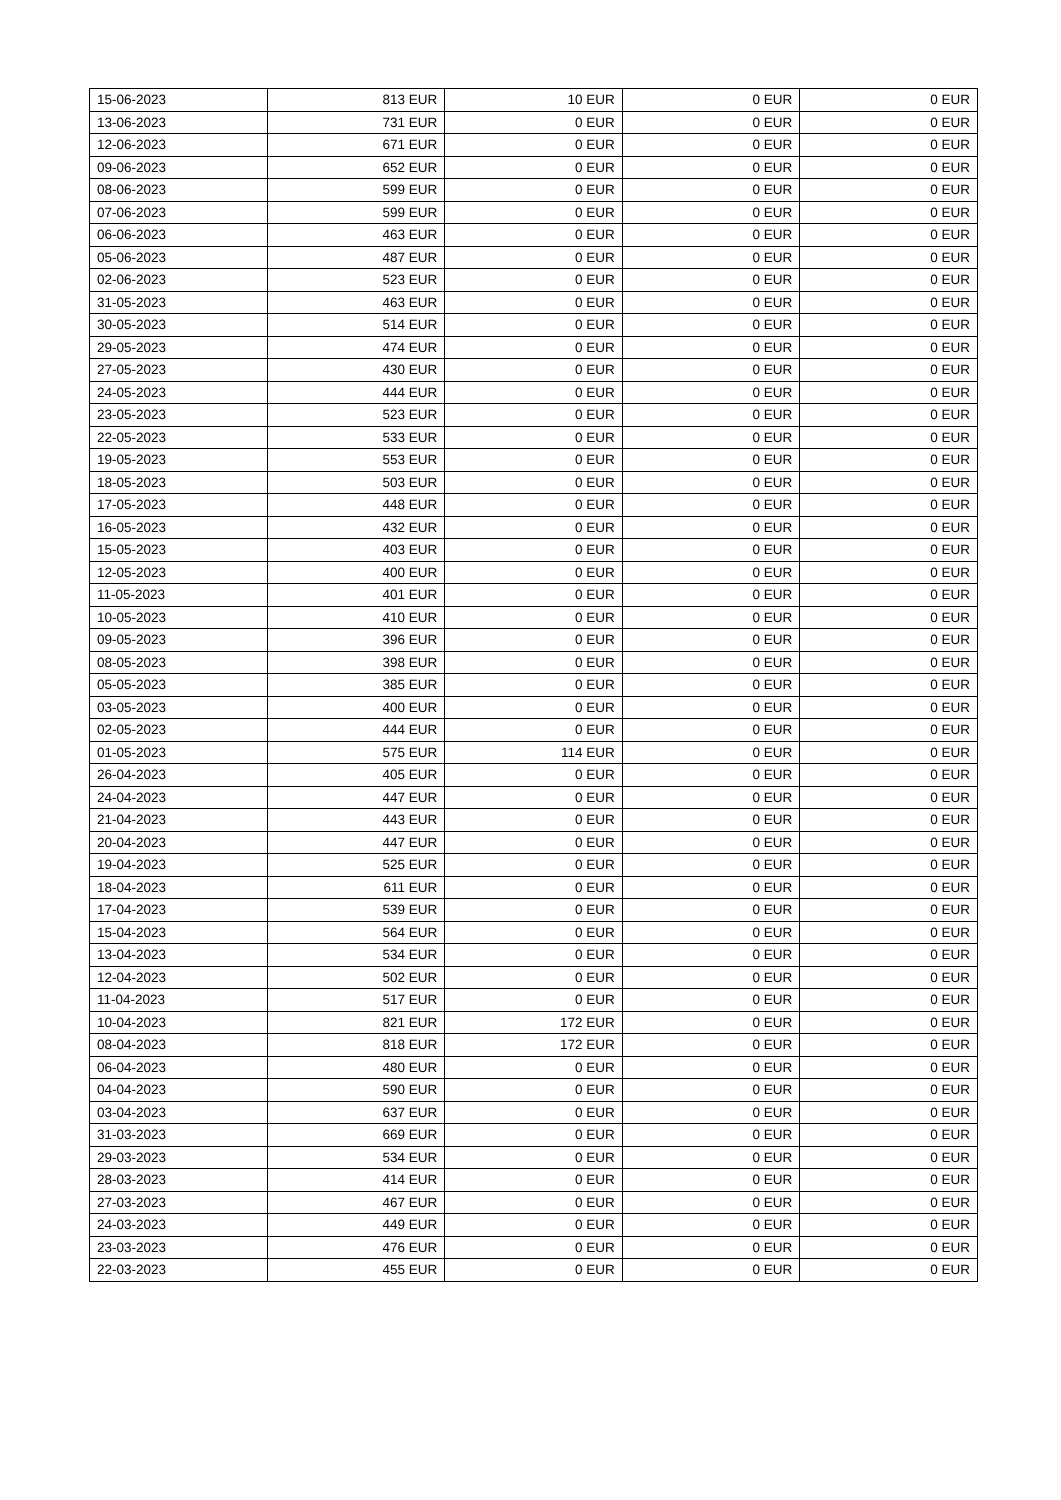| 15-06-2023 | 813 EUR | 10 EUR | 0 EUR | 0 EUR |
| 13-06-2023 | 731 EUR | 0 EUR | 0 EUR | 0 EUR |
| 12-06-2023 | 671 EUR | 0 EUR | 0 EUR | 0 EUR |
| 09-06-2023 | 652 EUR | 0 EUR | 0 EUR | 0 EUR |
| 08-06-2023 | 599 EUR | 0 EUR | 0 EUR | 0 EUR |
| 07-06-2023 | 599 EUR | 0 EUR | 0 EUR | 0 EUR |
| 06-06-2023 | 463 EUR | 0 EUR | 0 EUR | 0 EUR |
| 05-06-2023 | 487 EUR | 0 EUR | 0 EUR | 0 EUR |
| 02-06-2023 | 523 EUR | 0 EUR | 0 EUR | 0 EUR |
| 31-05-2023 | 463 EUR | 0 EUR | 0 EUR | 0 EUR |
| 30-05-2023 | 514 EUR | 0 EUR | 0 EUR | 0 EUR |
| 29-05-2023 | 474 EUR | 0 EUR | 0 EUR | 0 EUR |
| 27-05-2023 | 430 EUR | 0 EUR | 0 EUR | 0 EUR |
| 24-05-2023 | 444 EUR | 0 EUR | 0 EUR | 0 EUR |
| 23-05-2023 | 523 EUR | 0 EUR | 0 EUR | 0 EUR |
| 22-05-2023 | 533 EUR | 0 EUR | 0 EUR | 0 EUR |
| 19-05-2023 | 553 EUR | 0 EUR | 0 EUR | 0 EUR |
| 18-05-2023 | 503 EUR | 0 EUR | 0 EUR | 0 EUR |
| 17-05-2023 | 448 EUR | 0 EUR | 0 EUR | 0 EUR |
| 16-05-2023 | 432 EUR | 0 EUR | 0 EUR | 0 EUR |
| 15-05-2023 | 403 EUR | 0 EUR | 0 EUR | 0 EUR |
| 12-05-2023 | 400 EUR | 0 EUR | 0 EUR | 0 EUR |
| 11-05-2023 | 401 EUR | 0 EUR | 0 EUR | 0 EUR |
| 10-05-2023 | 410 EUR | 0 EUR | 0 EUR | 0 EUR |
| 09-05-2023 | 396 EUR | 0 EUR | 0 EUR | 0 EUR |
| 08-05-2023 | 398 EUR | 0 EUR | 0 EUR | 0 EUR |
| 05-05-2023 | 385 EUR | 0 EUR | 0 EUR | 0 EUR |
| 03-05-2023 | 400 EUR | 0 EUR | 0 EUR | 0 EUR |
| 02-05-2023 | 444 EUR | 0 EUR | 0 EUR | 0 EUR |
| 01-05-2023 | 575 EUR | 114 EUR | 0 EUR | 0 EUR |
| 26-04-2023 | 405 EUR | 0 EUR | 0 EUR | 0 EUR |
| 24-04-2023 | 447 EUR | 0 EUR | 0 EUR | 0 EUR |
| 21-04-2023 | 443 EUR | 0 EUR | 0 EUR | 0 EUR |
| 20-04-2023 | 447 EUR | 0 EUR | 0 EUR | 0 EUR |
| 19-04-2023 | 525 EUR | 0 EUR | 0 EUR | 0 EUR |
| 18-04-2023 | 611 EUR | 0 EUR | 0 EUR | 0 EUR |
| 17-04-2023 | 539 EUR | 0 EUR | 0 EUR | 0 EUR |
| 15-04-2023 | 564 EUR | 0 EUR | 0 EUR | 0 EUR |
| 13-04-2023 | 534 EUR | 0 EUR | 0 EUR | 0 EUR |
| 12-04-2023 | 502 EUR | 0 EUR | 0 EUR | 0 EUR |
| 11-04-2023 | 517 EUR | 0 EUR | 0 EUR | 0 EUR |
| 10-04-2023 | 821 EUR | 172 EUR | 0 EUR | 0 EUR |
| 08-04-2023 | 818 EUR | 172 EUR | 0 EUR | 0 EUR |
| 06-04-2023 | 480 EUR | 0 EUR | 0 EUR | 0 EUR |
| 04-04-2023 | 590 EUR | 0 EUR | 0 EUR | 0 EUR |
| 03-04-2023 | 637 EUR | 0 EUR | 0 EUR | 0 EUR |
| 31-03-2023 | 669 EUR | 0 EUR | 0 EUR | 0 EUR |
| 29-03-2023 | 534 EUR | 0 EUR | 0 EUR | 0 EUR |
| 28-03-2023 | 414 EUR | 0 EUR | 0 EUR | 0 EUR |
| 27-03-2023 | 467 EUR | 0 EUR | 0 EUR | 0 EUR |
| 24-03-2023 | 449 EUR | 0 EUR | 0 EUR | 0 EUR |
| 23-03-2023 | 476 EUR | 0 EUR | 0 EUR | 0 EUR |
| 22-03-2023 | 455 EUR | 0 EUR | 0 EUR | 0 EUR |